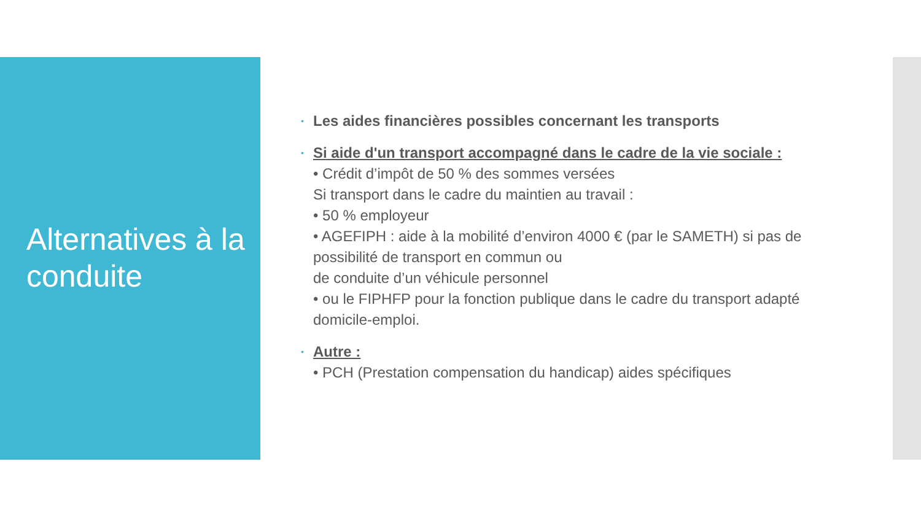Alternatives à la conduite
• Les aides financières possibles concernant les transports
• Si aide d'un transport accompagné dans le cadre de la vie sociale :
• Crédit d’impôt de 50 % des sommes versées
Si transport dans le cadre du maintien au travail :
• 50 % employeur
• AGEFIPH : aide à la mobilité d’environ 4000 € (par le SAMETH) si pas de possibilité de transport en commun ou
de conduite d’un véhicule personnel
• ou le FIPHFP pour la fonction publique dans le cadre du transport adapté domicile-emploi.
• Autre :
• PCH (Prestation compensation du handicap) aides spécifiques